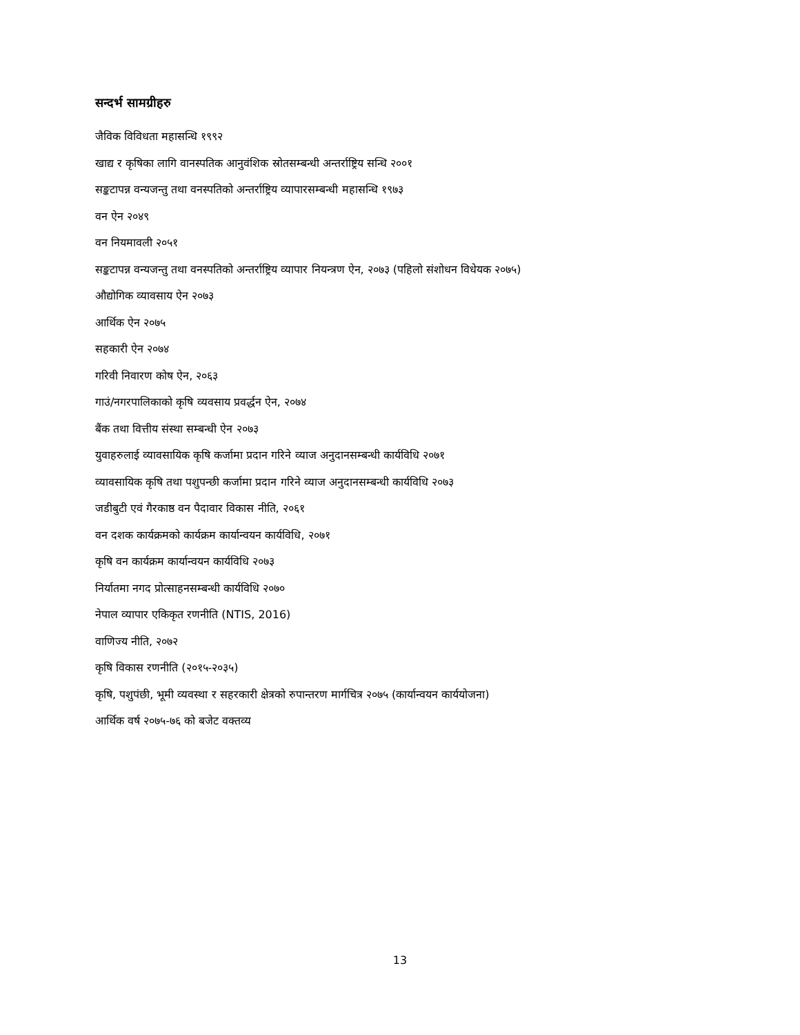सन्दर्भ सामग्रीहरु
जैविक विविधता महासन्धि १९९२
खाद्य र कृषिका लागि वानस्पतिक आनुवंशिक स्रोतसम्बन्धी अन्तर्राष्ट्रिय सन्धि २००१
सङ्कटापन्न वन्यजन्तु तथा वनस्पतिको अन्तर्राष्ट्रिय व्यापारसम्बन्धी महासन्धि १९७३
वन ऐन २०४९
वन नियमावली २०५१
सङ्कटापन्न वन्यजन्तु तथा वनस्पतिको अन्तर्राष्ट्रिय व्यापार नियन्त्रण ऐन, २०७३ (पहिलो संशोधन विधेयक २०७५)
औद्योगिक व्यावसाय ऐन २०७३
आर्थिक ऐन २०७५
सहकारी ऐन २०७४
गरिवी निवारण कोष ऐन, २०६३
गाउं/नगरपालिकाको कृषि व्यवसाय प्रवर्द्धन ऐन, २०७४
बैंक तथा वित्तीय संस्था सम्बन्धी ऐन २०७३
युवाहरुलाई व्यावसायिक कृषि कर्जामा प्रदान गरिने व्याज अनुदानसम्बन्धी कार्यविधि २०७१
व्यावसायिक कृषि तथा पशुपन्छी कर्जामा प्रदान गरिने व्याज अनुदानसम्बन्धी कार्यविधि २०७३
जडीबुटी एवं गैरकाष्ठ वन पैदावार विकास नीति, २०६१
वन दशक कार्यक्रमको कार्यक्रम कार्यान्वयन कार्यविधि, २०७१
कृषि वन कार्यक्रम कार्यान्वयन कार्यविधि २०७३
निर्यातमा नगद प्रोत्साहनसम्बन्धी कार्यविधि २०७०
नेपाल व्यापार एकिकृत रणनीति (NTIS, 2016)
वाणिज्य नीति, २०७२
कृषि विकास रणनीति (२०१५-२०३५)
कृषि, पशुपंछी, भूमी व्यवस्था र सहरकारी क्षेत्रको रुपान्तरण मार्गचित्र २०७५ (कार्यान्वयन कार्ययोजना)
आर्थिक वर्ष २०७५-७६ को बजेट वक्तव्य
13